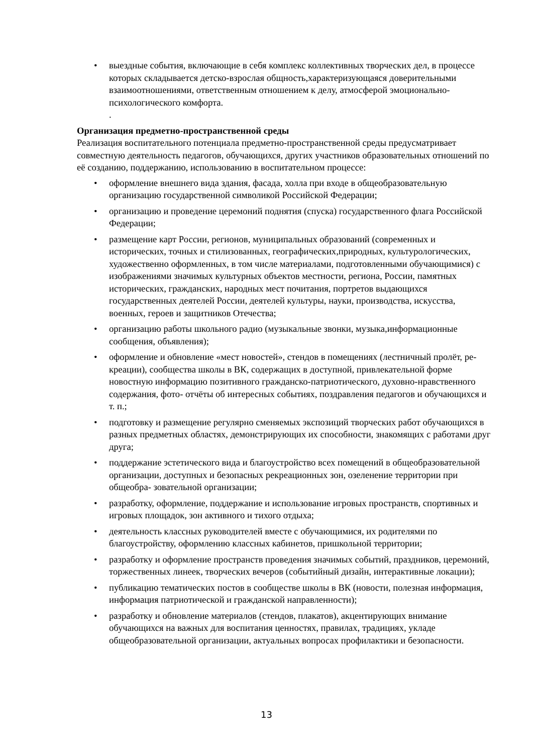• выездные события, включающие в себя комплекс коллективных творческих дел, в процессе которых складывается детско-взрослая общность,характеризующаяся доверительными взаимоотношениями, ответственным отношением к делу, атмосферой эмоционально-психологического комфорта.
.
Организация предметно-пространственной среды
Реализация воспитательного потенциала предметно-пространственной среды предусматривает совместную деятельность педагогов, обучающихся, других участников образовательных отношений по её созданию, поддержанию, использованию в воспитательном процессе:
• оформление внешнего вида здания, фасада, холла при входе в общеобразовательную организацию государственной символикой Российской Федерации;
• организацию и проведение церемоний поднятия (спуска) государственного флага Российской Федерации;
• размещение карт России, регионов, муниципальных образований (современных и исторических, точных и стилизованных, географических,природных, культурологических, художественно оформленных, в том числе материалами, подготовленными обучающимися) с изображениями значимых культурных объектов местности, региона, России, памятных исторических, гражданских, народных мест почитания, портретов выдающихся государственных деятелей России, деятелей культуры, науки, производства, искусства, военных, героев и защитников Отечества;
• организацию работы школьного радио (музыкальные звонки, музыка,информационные сообщения, объявления);
• оформление и обновление «мест новостей», стендов в помещениях (лестничный пролёт, ре- креации), сообщества школы в ВК, содержащих в доступной, привлекательной форме новостную информацию позитивного гражданско-патриотического, духовно-нравственного содержания, фото- отчёты об интересных событиях, поздравления педагогов и обучающихся и т. п.;
• подготовку и размещение регулярно сменяемых экспозиций творческих работ обучающихся в разных предметных областях, демонстрирующих их способности, знакомящих с работами друг друга;
• поддержание эстетического вида и благоустройство всех помещений в общеобразовательной организации, доступных и безопасных рекреационных зон, озеленение территории при общеобра- зовательной организации;
• разработку, оформление, поддержание и использование игровых пространств, спортивных и игровых площадок, зон активного и тихого отдыха;
• деятельность классных руководителей вместе с обучающимися, их родителями по благоустройству, оформлению классных кабинетов, пришкольной территории;
• разработку и оформление пространств проведения значимых событий, праздников, церемоний, торжественных линеек, творческих вечеров (событийный дизайн, интерактивные локации);
• публикацию тематических постов в сообществе школы в ВК (новости, полезная информация, информация патриотической и гражданской направленности);
• разработку и обновление материалов (стендов, плакатов), акцентирующих внимание обучающихся на важных для воспитания ценностях, правилах, традициях, укладе общеобразовательной организации, актуальных вопросах профилактики и безопасности.
13